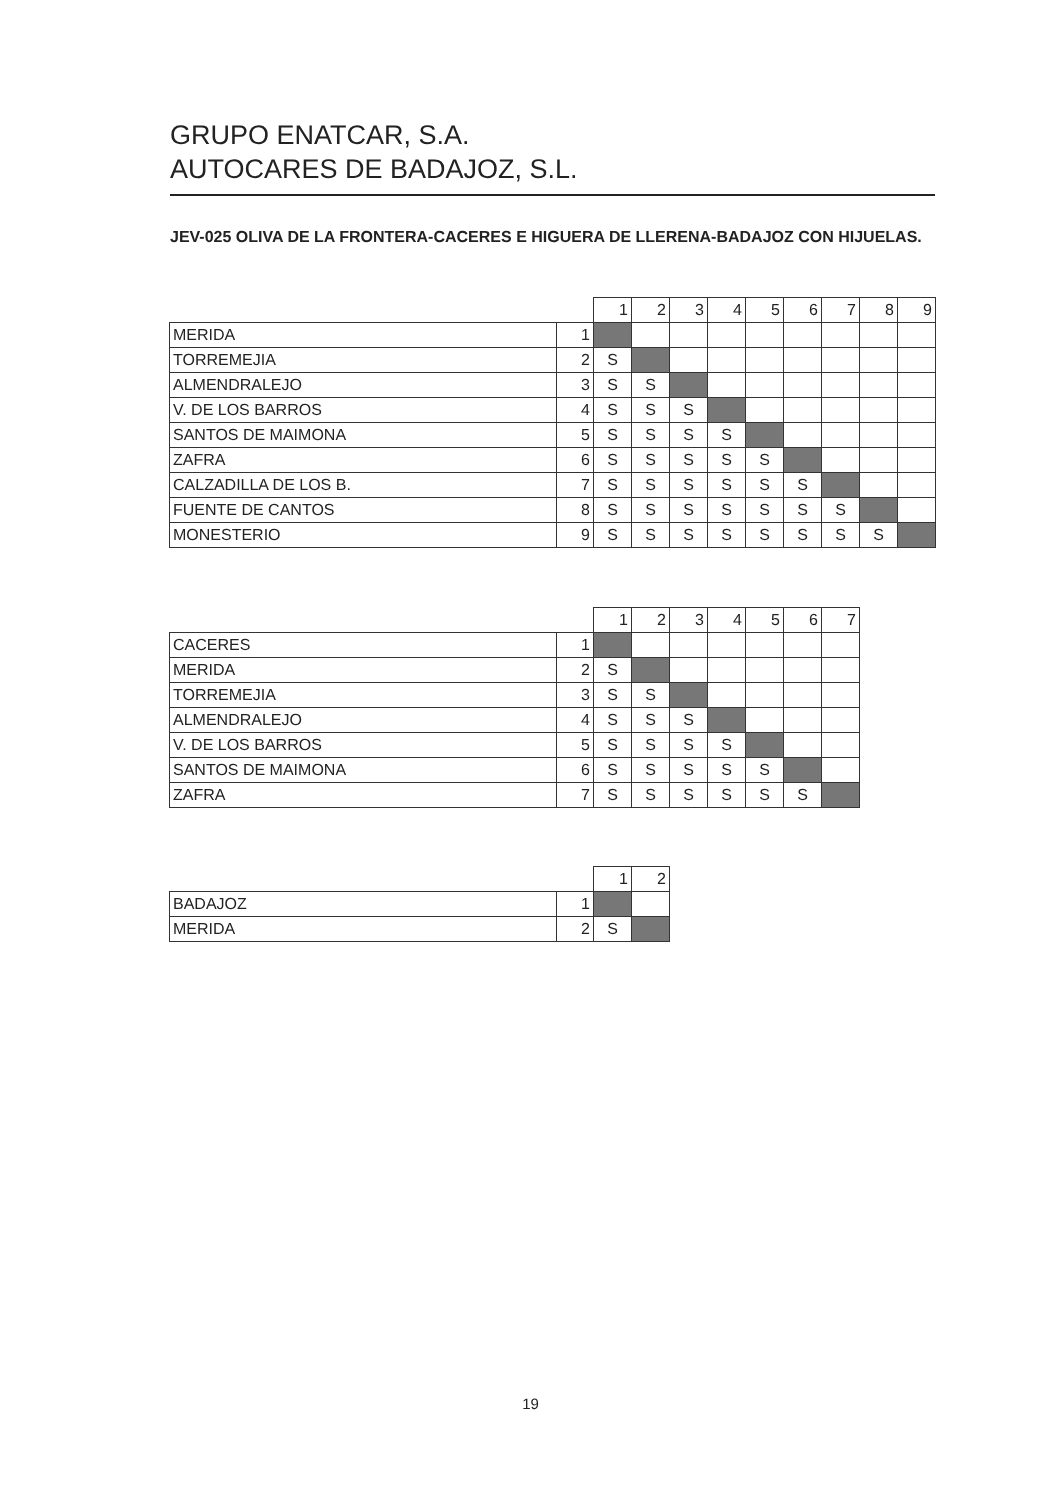GRUPO ENATCAR, S.A.
AUTOCARES DE BADAJOZ, S.L.
JEV-025 OLIVA DE LA FRONTERA-CACERES E HIGUERA DE LLERENA-BADAJOZ CON HIJUELAS.
| | | 1 | 2 | 3 | 4 | 5 | 6 | 7 | 8 | 9 |
| MERIDA | 1 | | | | | | | | | |
| TORREMEJIA | 2 | S | | | | | | | | |
| ALMENDRALEJO | 3 | S | S | | | | | | | |
| V. DE LOS BARROS | 4 | S | S | S | | | | | | |
| SANTOS DE MAIMONA | 5 | S | S | S | S | | | | | |
| ZAFRA | 6 | S | S | S | S | S | | | | |
| CALZADILLA DE LOS B. | 7 | S | S | S | S | S | S | | | |
| FUENTE DE CANTOS | 8 | S | S | S | S | S | S | S | | |
| MONESTERIO | 9 | S | S | S | S | S | S | S | S | |
| | | 1 | 2 | 3 | 4 | 5 | 6 | 7 |
| CACERES | 1 | | | | | | | |
| MERIDA | 2 | S | | | | | | |
| TORREMEJIA | 3 | S | S | | | | | |
| ALMENDRALEJO | 4 | S | S | S | | | | |
| V. DE LOS BARROS | 5 | S | S | S | S | | | |
| SANTOS DE MAIMONA | 6 | S | S | S | S | S | | |
| ZAFRA | 7 | S | S | S | S | S | S | |
| | | 1 | 2 |
| BADAJOZ | 1 | | |
| MERIDA | 2 | S | |
19